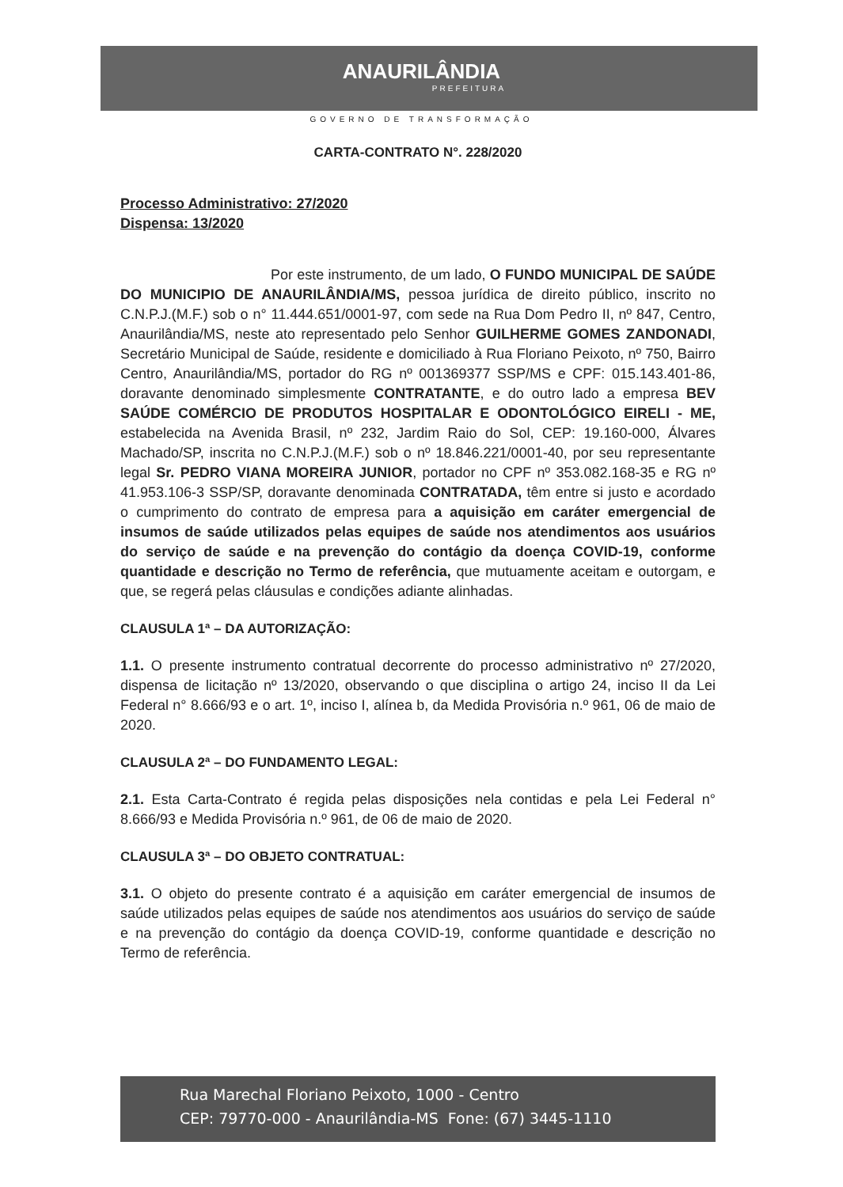ANAURILÂNDIA
PREFEITURA
GOVERNO DE TRANSFORMAÇÃO
CARTA-CONTRATO N°. 228/2020
Processo Administrativo: 27/2020
Dispensa: 13/2020
Por este instrumento, de um lado, O FUNDO MUNICIPAL DE SAÚDE DO MUNICIPIO DE ANAURILÂNDIA/MS, pessoa jurídica de direito público, inscrito no C.N.P.J.(M.F.) sob o n° 11.444.651/0001-97, com sede na Rua Dom Pedro II, nº 847, Centro, Anaurilândia/MS, neste ato representado pelo Senhor GUILHERME GOMES ZANDONADI, Secretário Municipal de Saúde, residente e domiciliado à Rua Floriano Peixoto, nº 750, Bairro Centro, Anaurilândia/MS, portador do RG nº 001369377 SSP/MS e CPF: 015.143.401-86, doravante denominado simplesmente CONTRATANTE, e do outro lado a empresa BEV SAÚDE COMÉRCIO DE PRODUTOS HOSPITALAR E ODONTOLÓGICO EIRELI - ME, estabelecida na Avenida Brasil, nº 232, Jardim Raio do Sol, CEP: 19.160-000, Álvares Machado/SP, inscrita no C.N.P.J.(M.F.) sob o nº 18.846.221/0001-40, por seu representante legal Sr. PEDRO VIANA MOREIRA JUNIOR, portador no CPF nº 353.082.168-35 e RG nº 41.953.106-3 SSP/SP, doravante denominada CONTRATADA, têm entre si justo e acordado o cumprimento do contrato de empresa para a aquisição em caráter emergencial de insumos de saúde utilizados pelas equipes de saúde nos atendimentos aos usuários do serviço de saúde e na prevenção do contágio da doença COVID-19, conforme quantidade e descrição no Termo de referência, que mutuamente aceitam e outorgam, e que, se regerá pelas cláusulas e condições adiante alinhadas.
CLAUSULA 1ª – DA AUTORIZAÇÃO:
1.1. O presente instrumento contratual decorrente do processo administrativo nº 27/2020, dispensa de licitação nº 13/2020, observando o que disciplina o artigo 24, inciso II da Lei Federal n° 8.666/93 e o art. 1º, inciso I, alínea b, da Medida Provisória n.º 961, 06 de maio de 2020.
CLAUSULA 2ª – DO FUNDAMENTO LEGAL:
2.1. Esta Carta-Contrato é regida pelas disposições nela contidas e pela Lei Federal n° 8.666/93 e Medida Provisória n.º 961, de 06 de maio de 2020.
CLAUSULA 3ª – DO OBJETO CONTRATUAL:
3.1. O objeto do presente contrato é a aquisição em caráter emergencial de insumos de saúde utilizados pelas equipes de saúde nos atendimentos aos usuários do serviço de saúde e na prevenção do contágio da doença COVID-19, conforme quantidade e descrição no Termo de referência.
Rua Marechal Floriano Peixoto, 1000 - Centro
CEP: 79770-000 - Anaurilândia-MS Fone: (67) 3445-1110